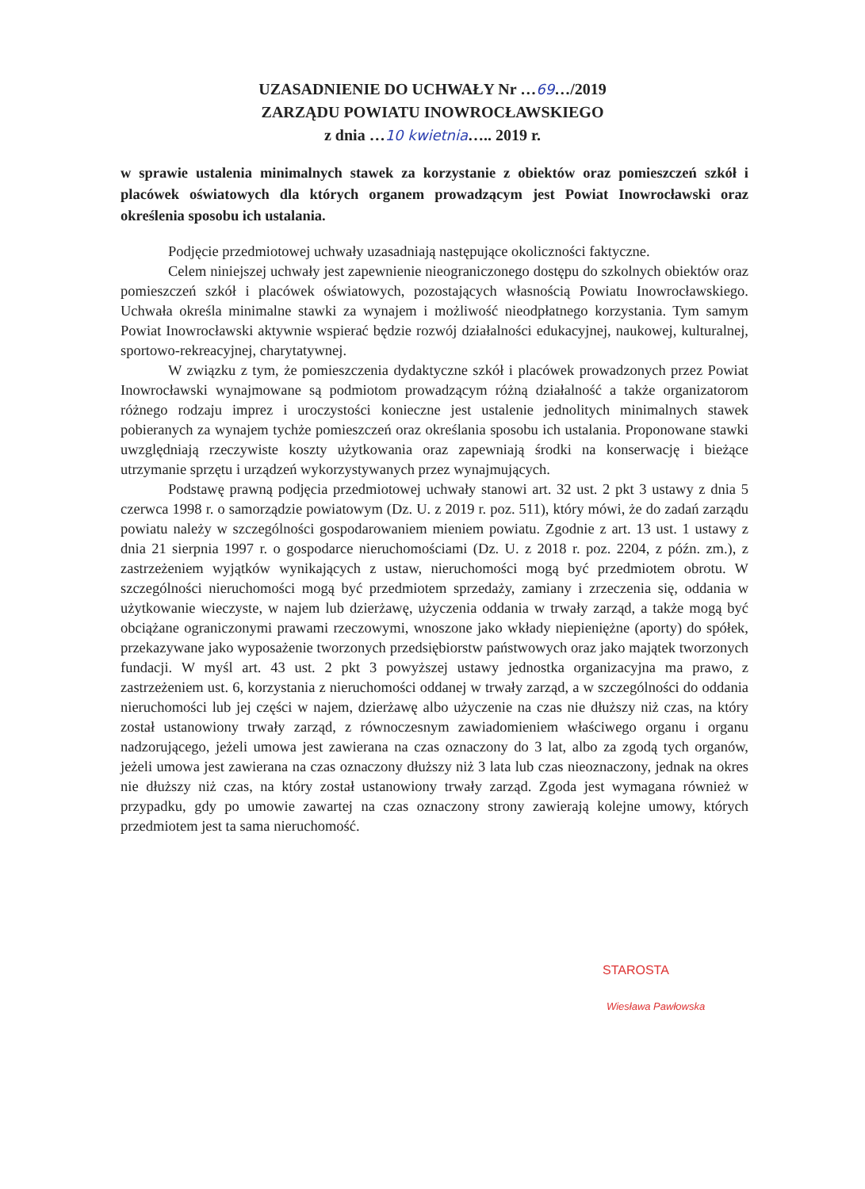UZASADNIENIE DO UCHWAŁY Nr …69…/2019
ZARZĄDU POWIATU INOWROCŁAWSKIEGO
z dnia …10 kwietnia….. 2019 r.
w sprawie ustalenia minimalnych stawek za korzystanie z obiektów oraz pomieszczeń szkół i placówek oświatowych dla których organem prowadzącym jest Powiat Inowrocławski oraz określenia sposobu ich ustalania.
Podjęcie przedmiotowej uchwały uzasadniają następujące okoliczności faktyczne.
Celem niniejszej uchwały jest zapewnienie nieograniczonego dostępu do szkolnych obiektów oraz pomieszczeń szkół i placówek oświatowych, pozostających własnością Powiatu Inowrocławskiego. Uchwała określa minimalne stawki za wynajem i możliwość nieodpłatnego korzystania. Tym samym Powiat Inowrocławski aktywnie wspierać będzie rozwój działalności edukacyjnej, naukowej, kulturalnej, sportowo-rekreacyjnej, charytatywnej.
W związku z tym, że pomieszczenia dydaktyczne szkół i placówek prowadzonych przez Powiat Inowrocławski wynajmowane są podmiotom prowadzącym różną działalność a także organizatorom różnego rodzaju imprez i uroczystości konieczne jest ustalenie jednolitych minimalnych stawek pobieranych za wynajem tychże pomieszczeń oraz określania sposobu ich ustalania. Proponowane stawki uwzględniają rzeczywiste koszty użytkowania oraz zapewniają środki na konserwację i bieżące utrzymanie sprzętu i urządzeń wykorzystywanych przez wynajmujących.
Podstawę prawną podjęcia przedmiotowej uchwały stanowi art. 32 ust. 2 pkt 3 ustawy z dnia 5 czerwca 1998 r. o samorządzie powiatowym (Dz. U. z 2019 r. poz. 511), który mówi, że do zadań zarządu powiatu należy w szczególności gospodarowaniem mieniem powiatu. Zgodnie z art. 13 ust. 1 ustawy z dnia 21 sierpnia 1997 r. o gospodarce nieruchomościami (Dz. U. z 2018 r. poz. 2204, z późn. zm.), z zastrzeżeniem wyjątków wynikających z ustaw, nieruchomości mogą być przedmiotem obrotu. W szczególności nieruchomości mogą być przedmiotem sprzedaży, zamiany i zrzeczenia się, oddania w użytkowanie wieczyste, w najem lub dzierżawę, użyczenia oddania w trwały zarząd, a także mogą być obciążane ograniczonymi prawami rzeczowymi, wnoszone jako wkłady niepieniężne (aporty) do spółek, przekazywane jako wyposażenie tworzonych przedsiębiorstw państwowych oraz jako majątek tworzonych fundacji. W myśl art. 43 ust. 2 pkt 3 powyższej ustawy jednostka organizacyjna ma prawo, z zastrzeżeniem ust. 6, korzystania z nieruchomości oddanej w trwały zarząd, a w szczególności do oddania nieruchomości lub jej części w najem, dzierżawę albo użyczenie na czas nie dłuższy niż czas, na który został ustanowiony trwały zarząd, z równoczesnym zawiadomieniem właściwego organu i organu nadzorującego, jeżeli umowa jest zawierana na czas oznaczony do 3 lat, albo za zgodą tych organów, jeżeli umowa jest zawierana na czas oznaczony dłuższy niż 3 lata lub czas nieoznaczony, jednak na okres nie dłuższy niż czas, na który został ustanowiony trwały zarząd. Zgoda jest wymagana również w przypadku, gdy po umowie zawartej na czas oznaczony strony zawierają kolejne umowy, których przedmiotem jest ta sama nieruchomość.
STAROSTA
Wiesława Pawłowska